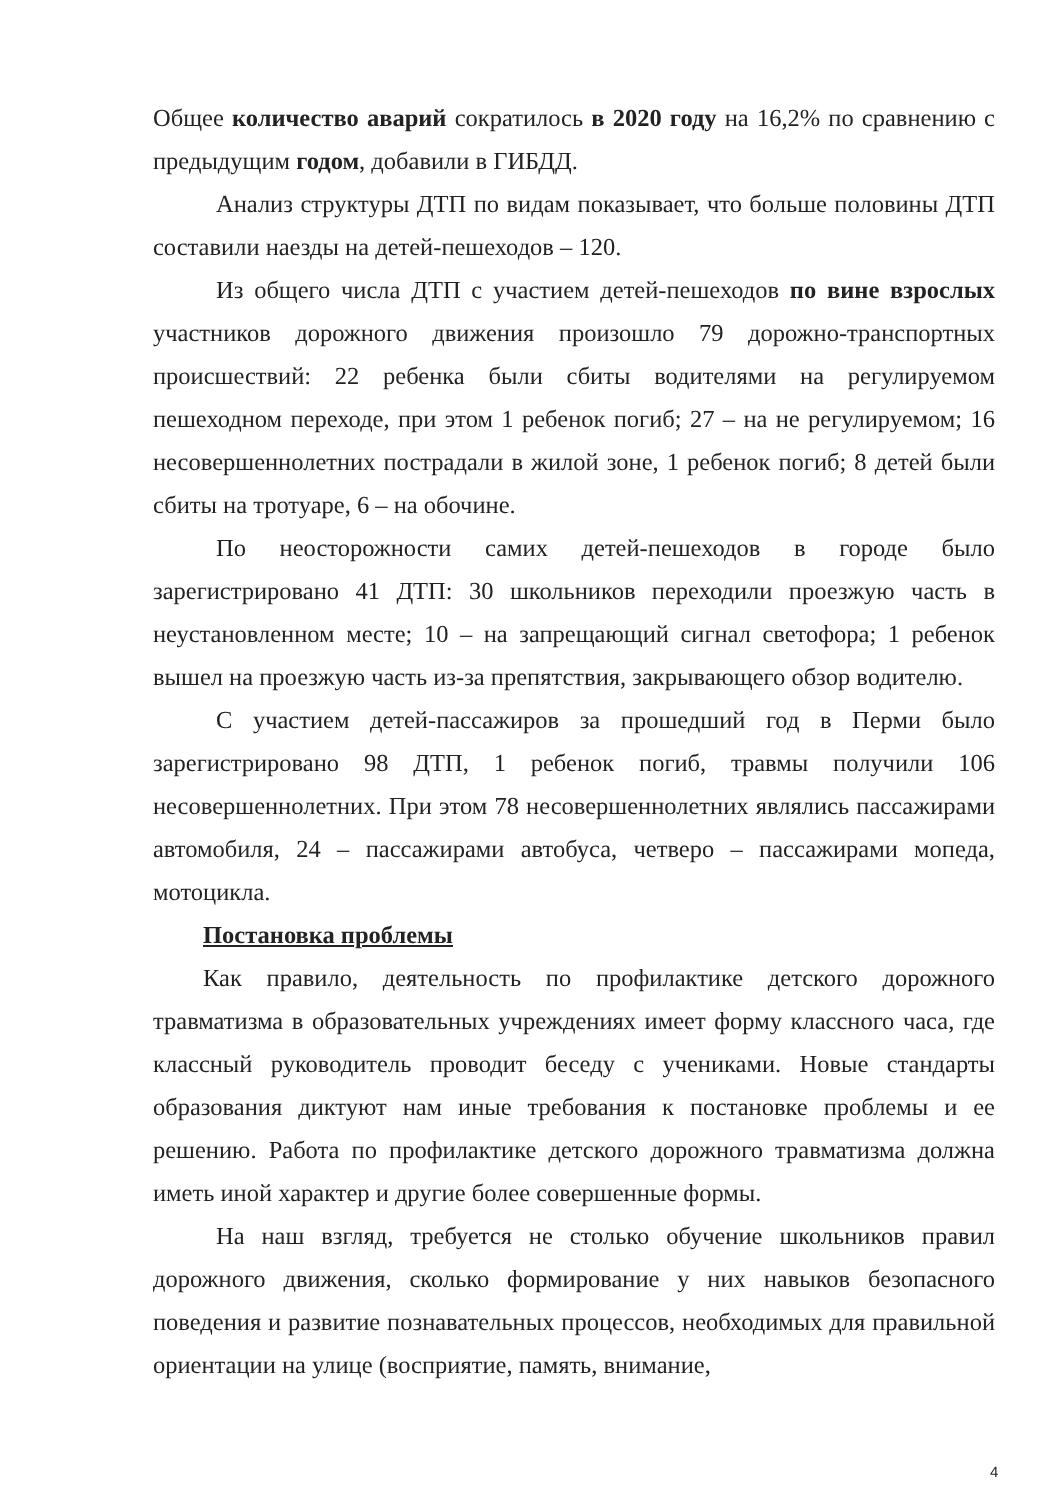Общее количество аварий сократилось в 2020 году на 16,2% по сравнению с предыдущим годом, добавили в ГИБДД.
Анализ структуры ДТП по видам показывает, что больше половины ДТП составили наезды на детей-пешеходов – 120.
Из общего числа ДТП с участием детей-пешеходов по вине взрослых участников дорожного движения произошло 79 дорожно-транспортных происшествий: 22 ребенка были сбиты водителями на регулируемом пешеходном переходе, при этом 1 ребенок погиб; 27 – на не регулируемом; 16 несовершеннолетних пострадали в жилой зоне, 1 ребенок погиб; 8 детей были сбиты на тротуаре, 6 – на обочине.
По неосторожности самих детей-пешеходов в городе было зарегистрировано 41 ДТП: 30 школьников переходили проезжую часть в неустановленном месте; 10 – на запрещающий сигнал светофора; 1 ребенок вышел на проезжую часть из-за препятствия, закрывающего обзор водителю.
С участием детей-пассажиров за прошедший год в Перми было зарегистрировано 98 ДТП, 1 ребенок погиб, травмы получили 106 несовершеннолетних. При этом 78 несовершеннолетних являлись пассажирами автомобиля, 24 – пассажирами автобуса, четверо – пассажирами мопеда, мотоцикла.
Постановка проблемы
Как правило, деятельность по профилактике детского дорожного травматизма в образовательных учреждениях имеет форму классного часа, где классный руководитель проводит беседу с учениками. Новые стандарты образования диктуют нам иные требования к постановке проблемы и ее решению. Работа по профилактике детского дорожного травматизма должна иметь иной характер и другие более совершенные формы.
На наш взгляд, требуется не столько обучение школьников правил дорожного движения, сколько формирование у них навыков безопасного поведения и развитие познавательных процессов, необходимых для правильной ориентации на улице (восприятие, память, внимание,
4